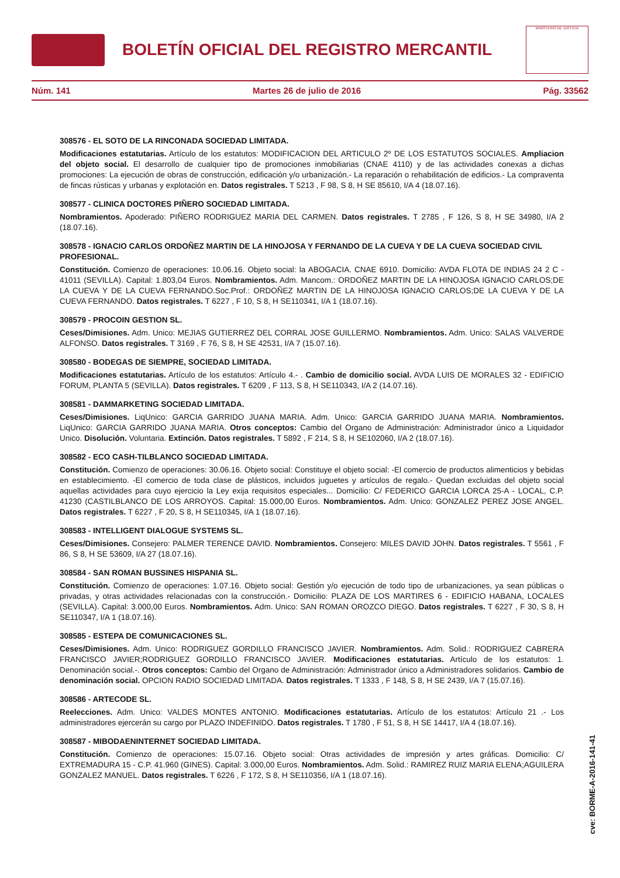BOLETÍN OFICIAL DEL REGISTRO MERCANTIL
MINISTERIO DE JUSTICIA
Núm. 141 Martes 26 de julio de 2016 Pág. 33562
308576 - EL SOTO DE LA RINCONADA SOCIEDAD LIMITADA.
Modificaciones estatutarias. Artículo de los estatutos: MODIFICACION DEL ARTICULO 2º DE LOS ESTATUTOS SOCIALES. Ampliacion del objeto social. El desarrollo de cualquier tipo de promociones inmobiliarias (CNAE 4110) y de las actividades conexas a dichas promociones: La ejecución de obras de construcción, edificación y/o urbanización.- La reparación o rehabilitación de edificios.- La compraventa de fincas rústicas y urbanas y explotación en. Datos registrales. T 5213 , F 98, S 8, H SE 85610, I/A 4 (18.07.16).
308577 - CLINICA DOCTORES PIÑERO SOCIEDAD LIMITADA.
Nombramientos. Apoderado: PIÑERO RODRIGUEZ MARIA DEL CARMEN. Datos registrales. T 2785 , F 126, S 8, H SE 34980, I/A 2 (18.07.16).
308578 - IGNACIO CARLOS ORDOÑEZ MARTIN DE LA HINOJOSA Y FERNANDO DE LA CUEVA Y DE LA CUEVA SOCIEDAD CIVIL PROFESIONAL.
Constitución. Comienzo de operaciones: 10.06.16. Objeto social: la ABOGACIA. CNAE 6910. Domicilio: AVDA FLOTA DE INDIAS 24 2 C - 41011 (SEVILLA). Capital: 1.803,04 Euros. Nombramientos. Adm. Mancom.: ORDOÑEZ MARTIN DE LA HINOJOSA IGNACIO CARLOS;DE LA CUEVA Y DE LA CUEVA FERNANDO.Soc.Prof.: ORDOÑEZ MARTIN DE LA HINOJOSA IGNACIO CARLOS;DE LA CUEVA Y DE LA CUEVA FERNANDO. Datos registrales. T 6227 , F 10, S 8, H SE110341, I/A 1 (18.07.16).
308579 - PROCOIN GESTION SL.
Ceses/Dimisiones. Adm. Unico: MEJIAS GUTIERREZ DEL CORRAL JOSE GUILLERMO. Nombramientos. Adm. Unico: SALAS VALVERDE ALFONSO. Datos registrales. T 3169 , F 76, S 8, H SE 42531, I/A 7 (15.07.16).
308580 - BODEGAS DE SIEMPRE, SOCIEDAD LIMITADA.
Modificaciones estatutarias. Artículo de los estatutos: Artículo 4.- . Cambio de domicilio social. AVDA LUIS DE MORALES 32 - EDIFICIO FORUM, PLANTA 5 (SEVILLA). Datos registrales. T 6209 , F 113, S 8, H SE110343, I/A 2 (14.07.16).
308581 - DAMMARKETING SOCIEDAD LIMITADA.
Ceses/Dimisiones. LiqUnico: GARCIA GARRIDO JUANA MARIA. Adm. Unico: GARCIA GARRIDO JUANA MARIA. Nombramientos. LiqUnico: GARCIA GARRIDO JUANA MARIA. Otros conceptos: Cambio del Organo de Administración: Administrador único a Liquidador Unico. Disolución. Voluntaria. Extinción. Datos registrales. T 5892 , F 214, S 8, H SE102060, I/A 2 (18.07.16).
308582 - ECO CASH-TILBLANCO SOCIEDAD LIMITADA.
Constitución. Comienzo de operaciones: 30.06.16. Objeto social: Constituye el objeto social: -El comercio de productos alimenticios y bebidas en establecimiento. -El comercio de toda clase de plásticos, incluidos juguetes y artículos de regalo.- Quedan excluidas del objeto social aquellas actividades para cuyo ejercicio la Ley exija requisitos especiales... Domicilio: C/ FEDERICO GARCIA LORCA 25-A - LOCAL, C.P. 41230 (CASTILBLANCO DE LOS ARROYOS. Capital: 15.000,00 Euros. Nombramientos. Adm. Unico: GONZALEZ PEREZ JOSE ANGEL. Datos registrales. T 6227 , F 20, S 8, H SE110345, I/A 1 (18.07.16).
308583 - INTELLIGENT DIALOGUE SYSTEMS SL.
Ceses/Dimisiones. Consejero: PALMER TERENCE DAVID. Nombramientos. Consejero: MILES DAVID JOHN. Datos registrales. T 5561 , F 86, S 8, H SE 53609, I/A 27 (18.07.16).
308584 - SAN ROMAN BUSSINES HISPANIA SL.
Constitución. Comienzo de operaciones: 1.07.16. Objeto social: Gestión y/o ejecución de todo tipo de urbanizaciones, ya sean públicas o privadas, y otras actividades relacionadas con la construcción.- Domicilio: PLAZA DE LOS MARTIRES 6 - EDIFICIO HABANA, LOCALES (SEVILLA). Capital: 3.000,00 Euros. Nombramientos. Adm. Unico: SAN ROMAN OROZCO DIEGO. Datos registrales. T 6227 , F 30, S 8, H SE110347, I/A 1 (18.07.16).
308585 - ESTEPA DE COMUNICACIONES SL.
Ceses/Dimisiones. Adm. Unico: RODRIGUEZ GORDILLO FRANCISCO JAVIER. Nombramientos. Adm. Solid.: RODRIGUEZ CABRERA FRANCISCO JAVIER;RODRIGUEZ GORDILLO FRANCISCO JAVIER. Modificaciones estatutarias. Artículo de los estatutos: 1. Denominación social.-. Otros conceptos: Cambio del Organo de Administración: Administrador único a Administradores solidarios. Cambio de denominación social. OPCION RADIO SOCIEDAD LIMITADA. Datos registrales. T 1333 , F 148, S 8, H SE 2439, I/A 7 (15.07.16).
308586 - ARTECODE SL.
Reelecciones. Adm. Unico: VALDES MONTES ANTONIO. Modificaciones estatutarias. Artículo de los estatutos: Artículo 21 .- Los administradores ejercerán su cargo por PLAZO INDEFINIDO. Datos registrales. T 1780 , F 51, S 8, H SE 14417, I/A 4 (18.07.16).
308587 - MIBODAENINTERNET SOCIEDAD LIMITADA.
Constitución. Comienzo de operaciones: 15.07.16. Objeto social: Otras actividades de impresión y artes gráficas. Domicilio: C/ EXTREMADURA 15 - C.P. 41.960 (GINES). Capital: 3.000,00 Euros. Nombramientos. Adm. Solid.: RAMIREZ RUIZ MARIA ELENA;AGUILERA GONZALEZ MANUEL. Datos registrales. T 6226 , F 172, S 8, H SE110356, I/A 1 (18.07.16).
cve: BORME-A-2016-141-41